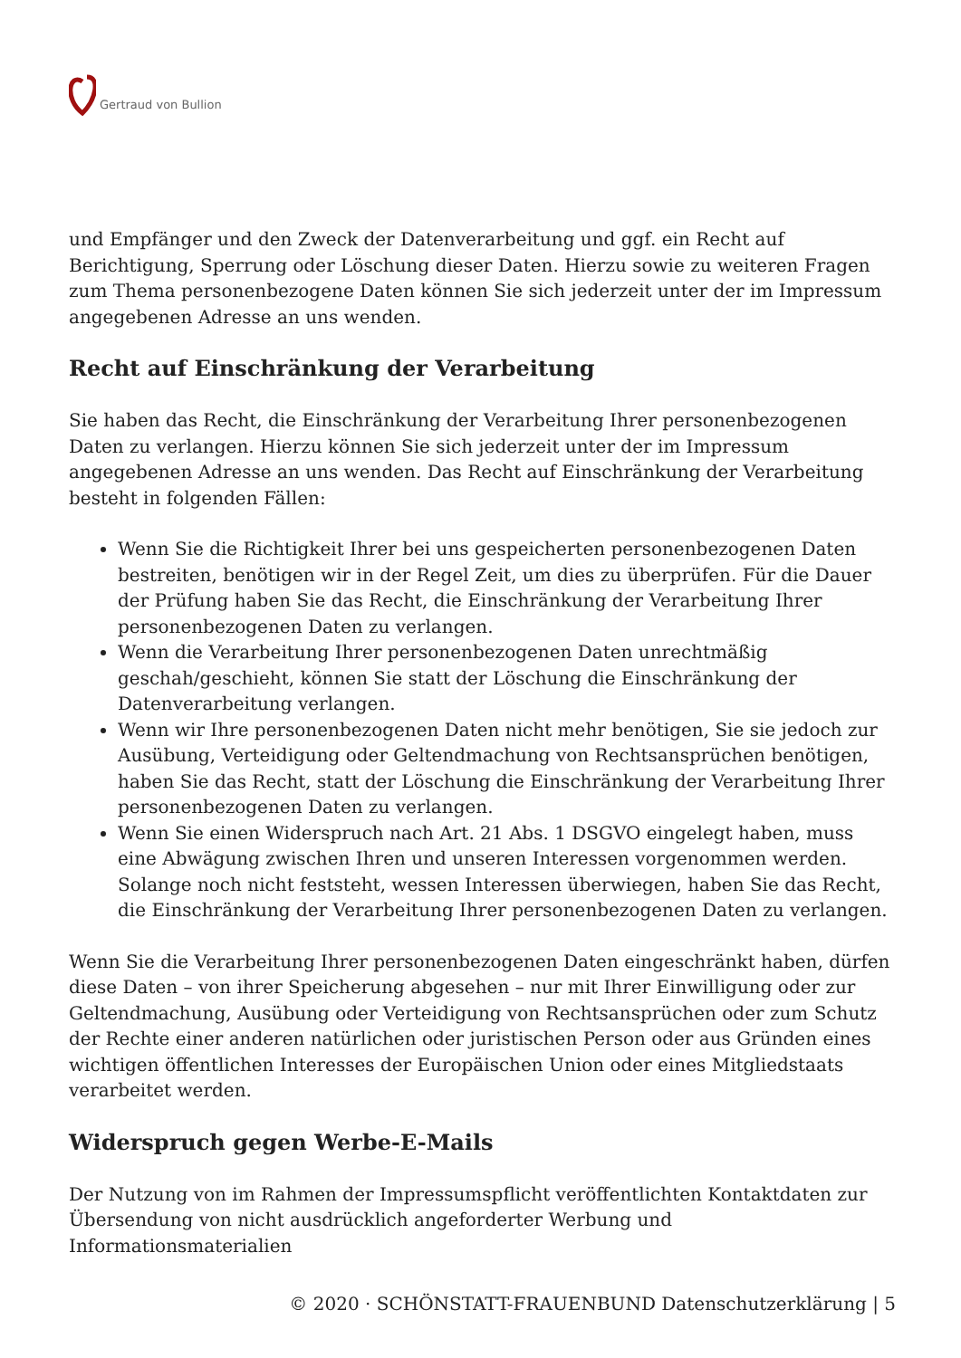Gertraud von Bullion
und Empfänger und den Zweck der Datenverarbeitung und ggf. ein Recht auf Berichtigung, Sperrung oder Löschung dieser Daten. Hierzu sowie zu weiteren Fragen zum Thema personenbezogene Daten können Sie sich jederzeit unter der im Impressum angegebenen Adresse an uns wenden.
Recht auf Einschränkung der Verarbeitung
Sie haben das Recht, die Einschränkung der Verarbeitung Ihrer personenbezogenen Daten zu verlangen. Hierzu können Sie sich jederzeit unter der im Impressum angegebenen Adresse an uns wenden. Das Recht auf Einschränkung der Verarbeitung besteht in folgenden Fällen:
Wenn Sie die Richtigkeit Ihrer bei uns gespeicherten personenbezogenen Daten bestreiten, benötigen wir in der Regel Zeit, um dies zu überprüfen. Für die Dauer der Prüfung haben Sie das Recht, die Einschränkung der Verarbeitung Ihrer personenbezogenen Daten zu verlangen.
Wenn die Verarbeitung Ihrer personenbezogenen Daten unrechtmäßig geschah/geschieht, können Sie statt der Löschung die Einschränkung der Datenverarbeitung verlangen.
Wenn wir Ihre personenbezogenen Daten nicht mehr benötigen, Sie sie jedoch zur Ausübung, Verteidigung oder Geltendmachung von Rechtsansprüchen benötigen, haben Sie das Recht, statt der Löschung die Einschränkung der Verarbeitung Ihrer personenbezogenen Daten zu verlangen.
Wenn Sie einen Widerspruch nach Art. 21 Abs. 1 DSGVO eingelegt haben, muss eine Abwägung zwischen Ihren und unseren Interessen vorgenommen werden. Solange noch nicht feststeht, wessen Interessen überwiegen, haben Sie das Recht, die Einschränkung der Verarbeitung Ihrer personenbezogenen Daten zu verlangen.
Wenn Sie die Verarbeitung Ihrer personenbezogenen Daten eingeschränkt haben, dürfen diese Daten – von ihrer Speicherung abgesehen – nur mit Ihrer Einwilligung oder zur Geltendmachung, Ausübung oder Verteidigung von Rechtsansprüchen oder zum Schutz der Rechte einer anderen natürlichen oder juristischen Person oder aus Gründen eines wichtigen öffentlichen Interesses der Europäischen Union oder eines Mitgliedstaats verarbeitet werden.
Widerspruch gegen Werbe-E-Mails
Der Nutzung von im Rahmen der Impressumspflicht veröffentlichten Kontaktdaten zur Übersendung von nicht ausdrücklich angeforderter Werbung und Informationsmaterialien
© 2020 · SCHÖNSTATT-FRAUENBUND Datenschutzerklärung | 5